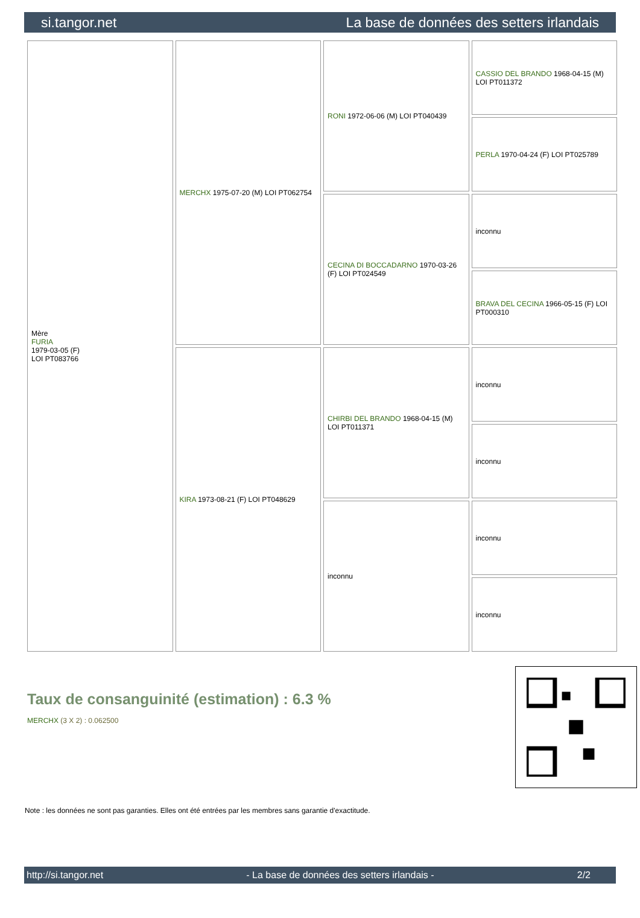si.tangor.net La base de données des setters irlandais
| Mère FURIA 1979-03-05 (F) LOI PT083766 | MERCHX 1975-07-20 (M) LOI PT062754 | RONI 1972-06-06 (M) LOI PT040439 | CASSIO DEL BRANDO 1968-04-15 (M) LOI PT011372 |
| | | | PERLA 1970-04-24 (F) LOI PT025789 |
| | | CECINA DI BOCCADARNO 1970-03-26 (F) LOI PT024549 | inconnu |
| | | | BRAVA DEL CECINA 1966-05-15 (F) LOI PT000310 |
| | KIRA 1973-08-21 (F) LOI PT048629 | CHIRBI DEL BRANDO 1968-04-15 (M) LOI PT011371 | inconnu |
| | | | inconnu |
| | | inconnu | inconnu |
| | | | inconnu |
Taux de consanguinité (estimation) : 6.3 %
MERCHX (3 X 2) : 0.062500
Note : les données ne sont pas garanties. Elles ont été entrées par les membres sans garantie d'exactitude.
http://si.tangor.net - La base de données des setters irlandais - 2/2